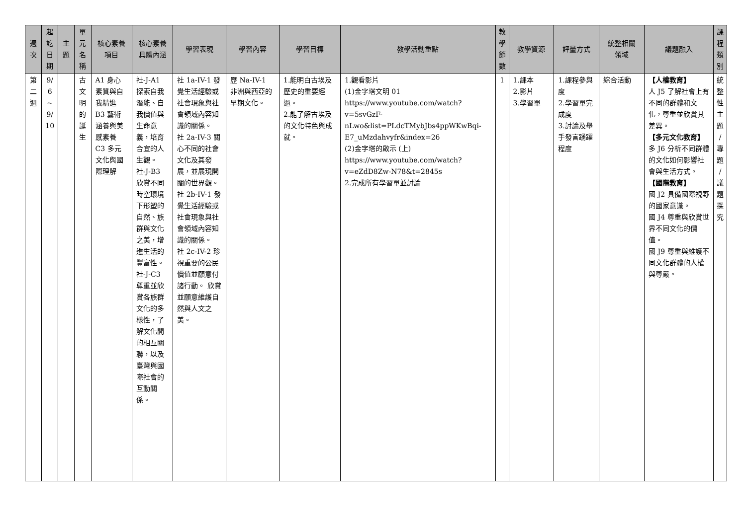| 週 次 | 起 訖 日 期 | 主 題 | 單 元 名 稱 | 核心素養 項目 | 核心素養 具體內涵 | 學習表現 | 學習內容 | 學習目標 | 教學活動重點 | 教 學 節 數 | 教學資源 | 評量方式 | 統整相關 領域 | 議題融入 | 課 程 類 別 |
| --- | --- | --- | --- | --- | --- | --- | --- | --- | --- | --- | --- | --- | --- | --- | --- |
| 第 二 週 | 9/ 6 ~ 9/ 10 | | 古 文 明 的 誕 生 | A1 身心素質與自我精進 B3 藝術涵養與美感素養 C3 多元文化與國際理解 | 社-J-A1 探索自我潛能、自我價值與生命意義，培育合宜的人生觀。 社-J-B3 欣賞不同時空環境下形塑的自然、族群與文化之美，增進生活的豐富性。 社-J-C3 尊重並欣賞各族群文化的多樣性，了解文化間的相互關聯，以及臺灣與國際社會的互動關係。 | 社 1a-IV-1 發覺生活經驗或社會現象與社會領域內容知識的關係。 社 2a-IV-3 關心不同的社會文化及其發展，並展現開闊的世界觀。 社 2b-IV-1 發覺生活經驗或社會現象與社會領域內容知識的關係。 社 2c-IV-2 珍視重要的公民價值並願意付諸行動。 欣賞並願意維護自然與人文之美。 | 歷 Na-IV-1 非洲與西亞的早期文化。 | 1.能明白古埃及歷史的重要經過。 2.能了解古埃及的文化特色與成就。 | 1.觀看影片 (1)金字塔文明 01 https://www.youtube.com/watch?v=5svGzF-nLwo&list=PLdcTMybJbs4ppWKwBqi-E7_uMzdahvyfr&index=26 (2)金字塔的啟示 (上) https://www.youtube.com/watch?v=eZdD8Zw-N78&t=2845s 2.完成所有學習單並討論 | 1 | 1.課本 2.影片 3.學習單 | 1.課程參與度 2.學習單完成度 3.討論及舉手發言踴躍程度 | 綜合活動 | 【人權教育】 人 J5 了解社會上有不同的群體和文化，尊重並欣賞其差異。 【多元文化教育】 多 J6 分析不同群體的文化如何影響社會與生活方式。 【國際教育】 國 J2 具備國際視野的國家意識。 國 J4 尊重與欣賞世界不同文化的價值。 國 J9 尊重與維護不同文化群體的人權與尊嚴。 | 統 整 性 主 題 / 專 題 / 議 題 探 究 |